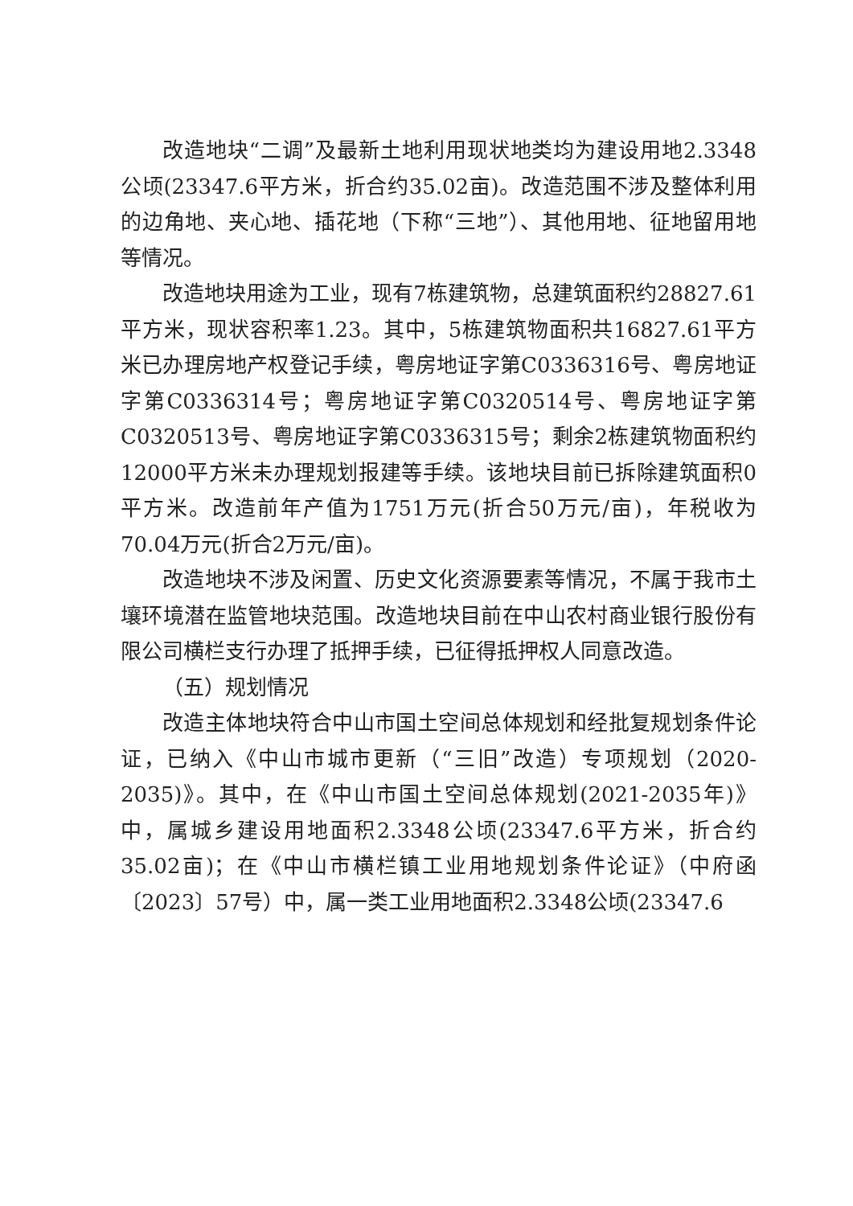改造地块“二调”及最新土地利用现状地类均为建设用地2.3348公顷(23347.6平方米，折合约35.02亩)。改造范围不涉及整体利用的边角地、夹心地、插花地（下称“三地”）、其他用地、征地留用地等情况。
改造地块用途为工业，现有7栋建筑物，总建筑面积约28827.61平方米，现状容积率1.23。其中，5栋建筑物面积共16827.61平方米已办理房地产权登记手续，粤房地证字第C0336316号、粤房地证字第C0336314号；粤房地证字第C0320514号、粤房地证字第C0320513号、粤房地证字第C0336315号；剩余2栋建筑物面积约12000平方米未办理规划报建等手续。该地块目前已拆除建筑面积0平方米。改造前年产值为1751万元(折合50万元/亩)，年税收为70.04万元(折合2万元/亩)。
改造地块不涉及闲置、历史文化资源要素等情况，不属于我市土壤环境潜在监管地块范围。改造地块目前在中山农村商业银行股份有限公司横栏支行办理了抵押手续，已征得抵押权人同意改造。
（五）规划情况
改造主体地块符合中山市国土空间总体规划和经批复规划条件论证，已纳入《中山市城市更新（“三旧”改造）专项规划（2020-2035)》。其中，在《中山市国土空间总体规划(2021-2035年)》中，属城乡建设用地面积2.3348公顷(23347.6平方米，折合约35.02亩)；在《中山市横栏镇工业用地规划条件论证》（中府函〔2023〕57号）中，属一类工业用地面积2.3348公顷(23347.6